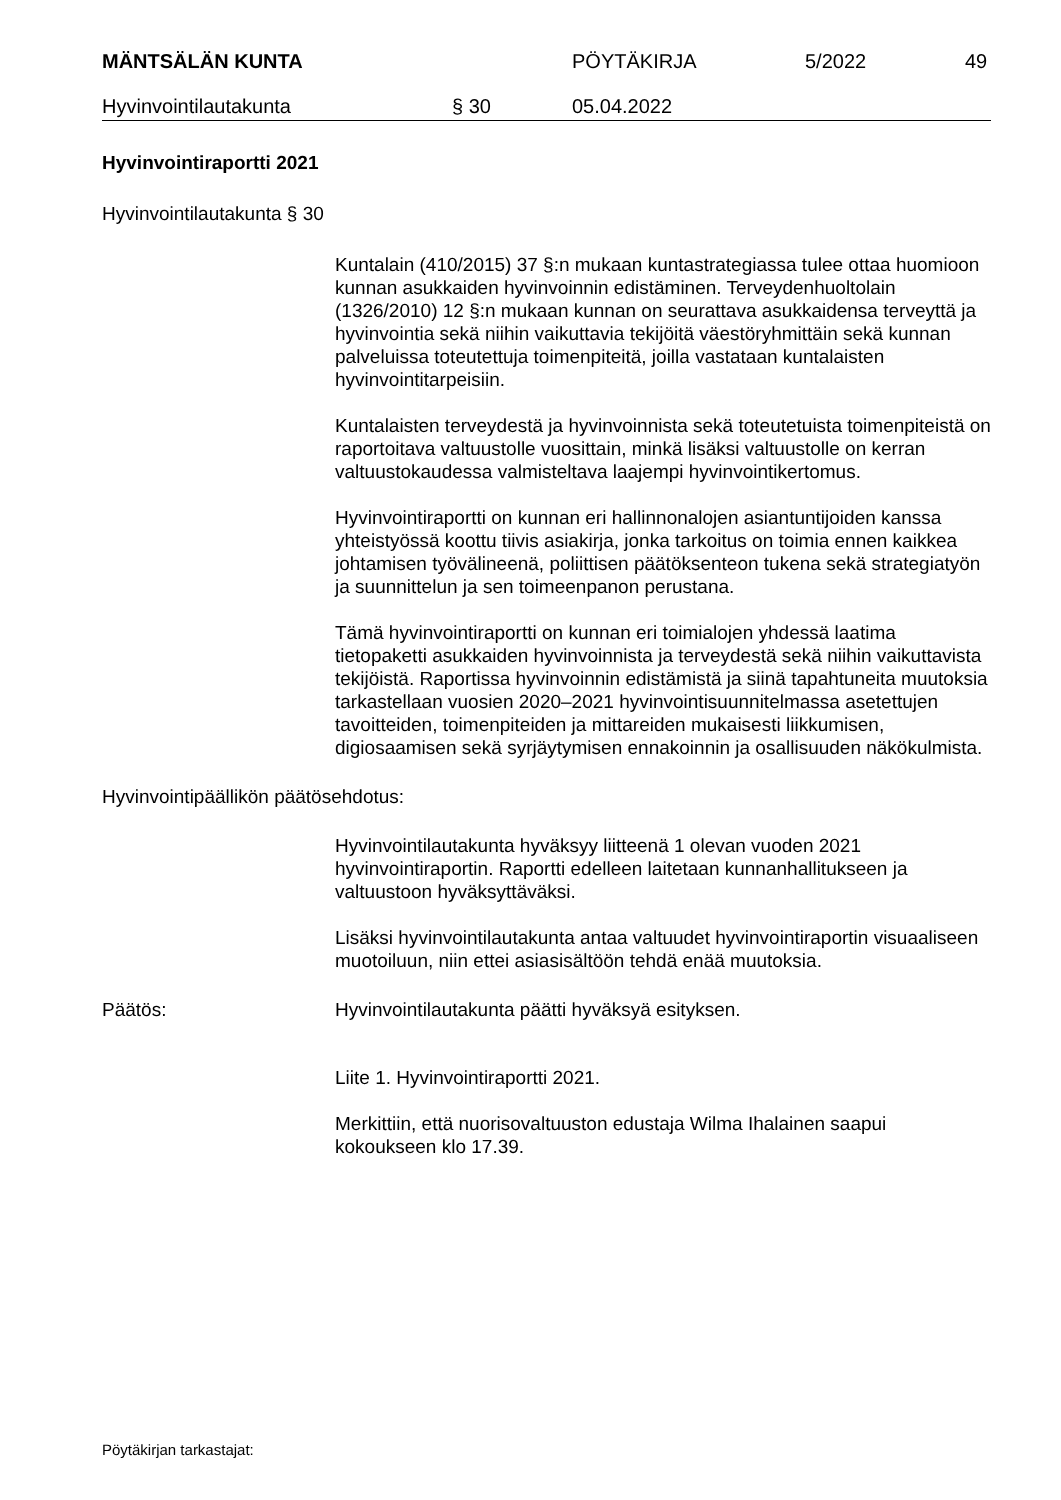MÄNTSÄLÄN KUNTA PÖYTÄKIRJA 5/2022 49
Hyvinvointilautakunta § 30 05.04.2022
Hyvinvointiraportti 2021
Hyvinvointilautakunta § 30
Kuntalain (410/2015) 37 §:n mukaan kuntastrategiassa tulee ottaa huomioon kunnan asukkaiden hyvinvoinnin edistäminen. Terveydenhuoltolain (1326/2010) 12 §:n mukaan kunnan on seurattava asukkaidensa terveyttä ja hyvinvointia sekä niihin vaikuttavia tekijöitä väestöryhmittäin sekä kunnan palveluissa toteutettuja toimenpiteitä, joilla vastataan kuntalaisten hyvinvointitarpeisiin.
Kuntalaisten terveydestä ja hyvinvoinnista sekä toteutetuista toimenpiteistä on raportoitava valtuustolle vuosittain, minkä lisäksi valtuustolle on kerran valtuustokaudessa valmisteltava laajempi hyvinvointikertomus.
Hyvinvointiraportti on kunnan eri hallinnonalojen asiantuntijoiden kanssa yhteistyössä koottu tiivis asiakirja, jonka tarkoitus on toimia ennen kaikkea johtamisen työvälineenä, poliittisen päätöksenteon tukena sekä strategiatyön ja suunnittelun ja sen toimeenpanon perustana.
Tämä hyvinvointiraportti on kunnan eri toimialojen yhdessä laatima tietopaketti asukkaiden hyvinvoinnista ja terveydestä sekä niihin vaikuttavista tekijöistä. Raportissa hyvinvoinnin edistämistä ja siinä tapahtuneita muutoksia tarkastellaan vuosien 2020–2021 hyvinvointisuunnitelmassa asetettujen tavoitteiden, toimenpiteiden ja mittareiden mukaisesti liikkumisen, digiosaamisen sekä syrjäytymisen ennakoinnin ja osallisuuden näkökulmista.
Hyvinvointipäällikön päätösehdotus:
Hyvinvointilautakunta hyväksyy liitteenä 1 olevan vuoden 2021 hyvinvointiraportin. Raportti edelleen laitetaan kunnanhallitukseen ja valtuustoon hyväksyttäväksi.
Lisäksi hyvinvointilautakunta antaa valtuudet hyvinvointiraportin visuaaliseen muotoiluun, niin ettei asiasisältöön tehdä enää muutoksia.
Päätös: Hyvinvointilautakunta päätti hyväksyä esityksen.
Liite 1. Hyvinvointiraportti 2021.
Merkittiin, että nuorisovaltuuston edustaja Wilma Ihalainen saapui kokoukseen klo 17.39.
Pöytäkirjan tarkastajat: